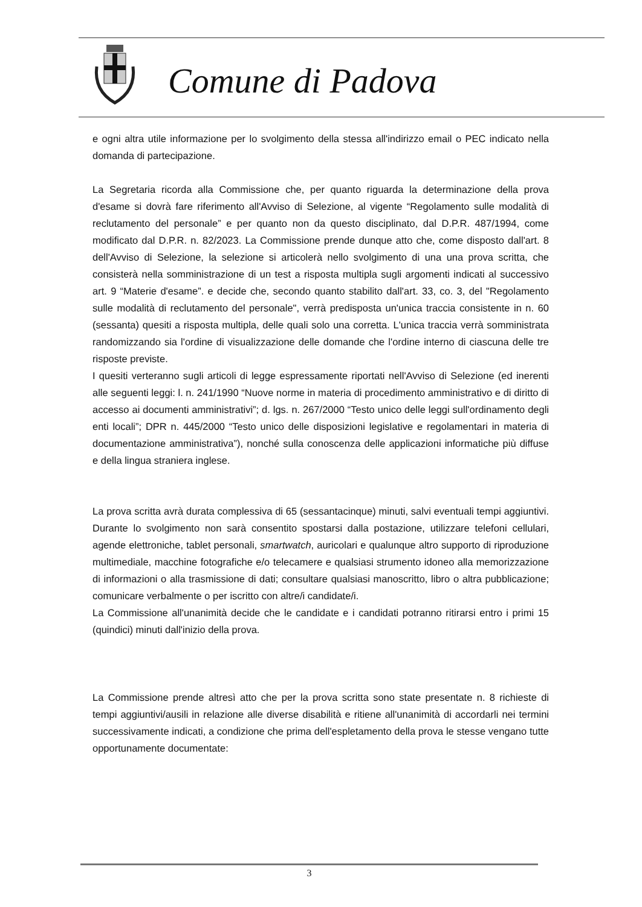Comune di Padova
e ogni altra utile informazione per lo svolgimento della stessa all'indirizzo email o PEC indicato nella domanda di partecipazione.
La Segretaria ricorda alla Commissione che, per quanto riguarda la determinazione della prova d'esame si dovrà fare riferimento all'Avviso di Selezione, al vigente “Regolamento sulle modalità di reclutamento del personale” e per quanto non da questo disciplinato, dal D.P.R. 487/1994, come modificato dal D.P.R. n. 82/2023. La Commissione prende dunque atto che, come disposto dall'art. 8 dell'Avviso di Selezione, la selezione si articolerà nello svolgimento di una una prova scritta, che consisterà nella somministrazione di un test a risposta multipla sugli argomenti indicati al successivo art. 9 “Materie d'esame”. e decide che, secondo quanto stabilito dall'art. 33, co. 3, del "Regolamento sulle modalità di reclutamento del personale", verrà predisposta un'unica traccia consistente in n. 60 (sessanta) quesiti a risposta multipla, delle quali solo una corretta. L'unica traccia verrà somministrata randomizzando sia l'ordine di visualizzazione delle domande che l'ordine interno di ciascuna delle tre risposte previste.
I quesiti verteranno sugli articoli di legge espressamente riportati nell'Avviso di Selezione (ed inerenti alle seguenti leggi: l. n. 241/1990 “Nuove norme in materia di procedimento amministrativo e di diritto di accesso ai documenti amministrativi”; d. lgs. n. 267/2000 “Testo unico delle leggi sull'ordinamento degli enti locali”; DPR n. 445/2000 “Testo unico delle disposizioni legislative e regolamentari in materia di documentazione amministrativa”), nonché sulla conoscenza delle applicazioni informatiche più diffuse e della lingua straniera inglese.
La prova scritta avrà durata complessiva di 65 (sessantacinque) minuti, salvi eventuali tempi aggiuntivi. Durante lo svolgimento non sarà consentito spostarsi dalla postazione, utilizzare telefoni cellulari, agende elettroniche, tablet personali, smartwatch, auricolari e qualunque altro supporto di riproduzione multimediale, macchine fotografiche e/o telecamere e qualsiasi strumento idoneo alla memorizzazione di informazioni o alla trasmissione di dati; consultare qualsiasi manoscritto, libro o altra pubblicazione; comunicare verbalmente o per iscritto con altre/i candidate/i.
La Commissione all'unanimità decide che le candidate e i candidati potranno ritirarsi entro i primi 15 (quindici) minuti dall'inizio della prova.
La Commissione prende altresì atto che per la prova scritta sono state presentate n. 8 richieste di tempi aggiuntivi/ausili in relazione alle diverse disabilità e ritiene all'unanimità di accordarli nei termini successivamente indicati, a condizione che prima dell'espletamento della prova le stesse vengano tutte opportunamente documentate:
3